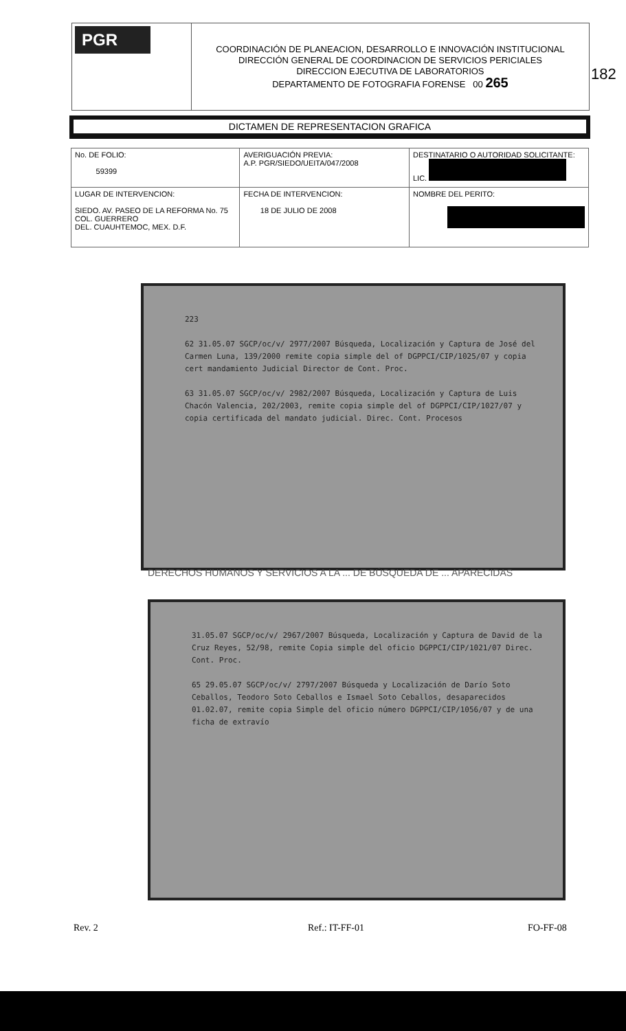PGR
COORDINACIÓN DE PLANEACION, DESARROLLO E INNOVACIÓN INSTITUCIONAL
DIRECCIÓN GENERAL DE COORDINACION DE SERVICIOS PERICIALES
DIRECCION EJECUTIVA DE LABORATORIOS
DEPARTAMENTO DE FOTOGRAFIA FORENSE 00 265
182
DICTAMEN DE REPRESENTACION GRAFICA
| No. DE FOLIO: 59399 | AVERIGUACIÓN PREVIA: A.P. PGR/SIEDO/UEITA/047/2008 | DESTINATARIO O AUTORIDAD SOLICITANTE: LIC. |
| LUGAR DE INTERVENCION: SIEDO. AV. PASEO DE LA REFORMA No. 75 COL. GUERRERO DEL. CUAUHTEMOC, MEX. D.F. | FECHA DE INTERVENCION: 18 DE JULIO DE 2008 | NOMBRE DEL PERITO: |
223
62 31.05.07 SGCP/oc/v/ 2977/2007 Búsqueda, Localización y Captura de José del Carmen Luna, 139/2000 remite copia simple del of DGPPCI/CIP/1025/07 y copia cert mandamiento Judicial Director de Cont. Proc.
63 31.05.07 SGCP/oc/v/ 2982/2007 Búsqueda, Localización y Captura de Luis Chacón Valencia, 202/2003, remite copia simple del of DGPPCI/CIP/1027/07 y copia certificada del mandato judicial. Direc. Cont. Procesos
DERECHOS HUMANOS Y SERVICIOS A LA ... DE BÚSQUEDA DE ... APARECIDAS
31.05.07 SGCP/oc/v/ 2967/2007 Búsqueda, Localización y Captura de David de la Cruz Reyes, 52/98, remite Copia simple del oficio DGPPCI/CIP/1021/07 Direc. Cont. Proc.
65 29.05.07 SGCP/oc/v/ 2797/2007 Búsqueda y Localización de Darío Soto Ceballos, Teodoro Soto Ceballos e Ismael Soto Ceballos, desaparecidos 01.02.07, remite copia Simple del oficio número DGPPCI/CIP/1056/07 y de una ficha de extravío
Rev. 2 Ref.: IT-FF-01 FO-FF-08